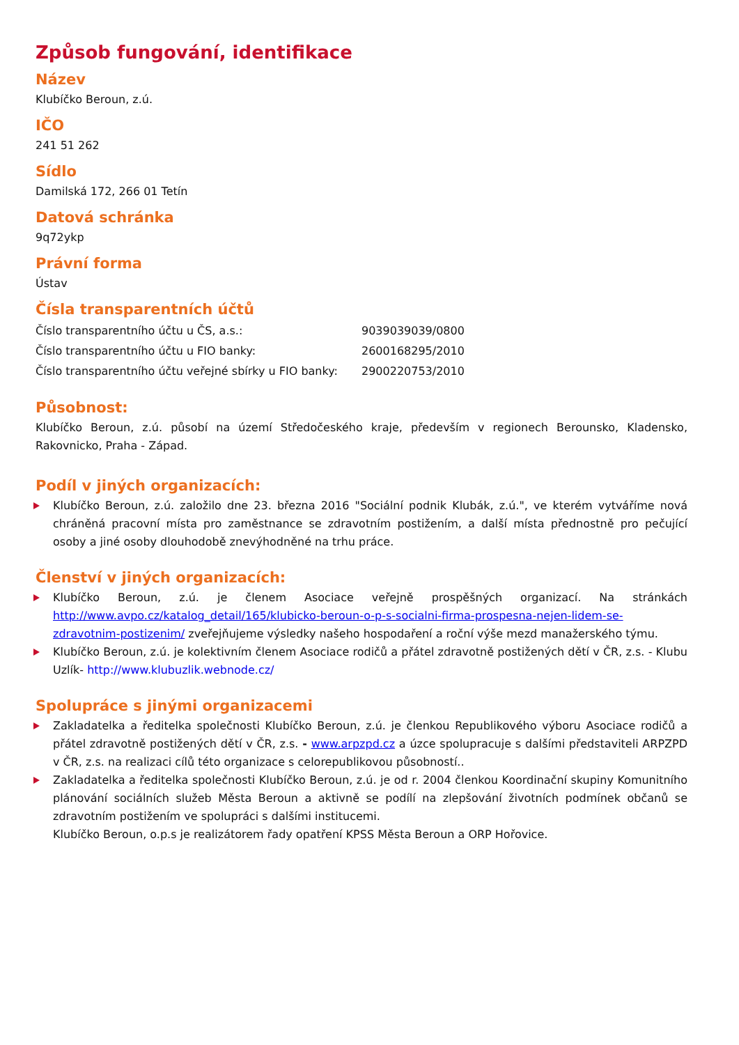Způsob fungování, identifikace
Název
Klubíčko Beroun, z.ú.
IČO
241 51 262
Sídlo
Damilská 172, 266 01 Tetín
Datová schránka
9q72ykp
Právní forma
Ústav
Čísla transparentních účtů
| Číslo transparentního účtu u ČS, a.s.: | 9039039039/0800 |
| Číslo transparentního účtu u FIO banky: | 2600168295/2010 |
| Číslo transparentního účtu veřejné sbírky u FIO banky: | 2900220753/2010 |
Působnost:
Klubíčko Beroun, z.ú. působí na území Středočeského kraje, především v regionech Berounsko, Kladensko, Rakovnicko, Praha - Západ.
Podíl v jiných organizacích:
Klubíčko Beroun, z.ú. založilo dne 23. března 2016 "Sociální podnik Klubák, z.ú.", ve kterém vytváříme nová chráněná pracovní místa pro zaměstnance se zdravotním postižením, a další místa přednostně pro pečující osoby a jiné osoby dlouhodobě znevýhodněné na trhu práce.
Členství v jiných organizacích:
Klubíčko Beroun, z.ú. je členem Asociace veřejně prospěšných organizací. Na stránkách http://www.avpo.cz/katalog_detail/165/klubicko-beroun-o-p-s-socialni-firma-prospesna-nejen-lidem-se-zdravotnim-postizenim/ zveřejňujeme výsledky našeho hospodaření a roční výše mezd manažerského týmu.
Klubíčko Beroun, z.ú. je kolektivním členem Asociace rodičů a přátel zdravotně postižených dětí v ČR, z.s. - Klubu Uzlík- http://www.klubuzlik.webnode.cz/
Spolupráce s jinými organizacemi
Zakladatelka a ředitelka společnosti Klubíčko Beroun, z.ú. je členkou Republikového výboru Asociace rodičů a přátel zdravotně postižených dětí v ČR, z.s. - www.arpzpd.cz a úzce spolupracuje s dalšími představiteli ARPZPD v ČR, z.s. na realizaci cílů této organizace s celorepublikovou působností..
Zakladatelka a ředitelka společnosti Klubíčko Beroun, z.ú. je od r. 2004 členkou Koordinační skupiny Komunitního plánování sociálních služeb Města Beroun a aktivně se podílí na zlepšování životních podmínek občanů se zdravotním postižením ve spolupráci s dalšími institucemi.
Klubíčko Beroun, o.p.s je realizátorem řady opatření KPSS Města Beroun a ORP Hořovice.